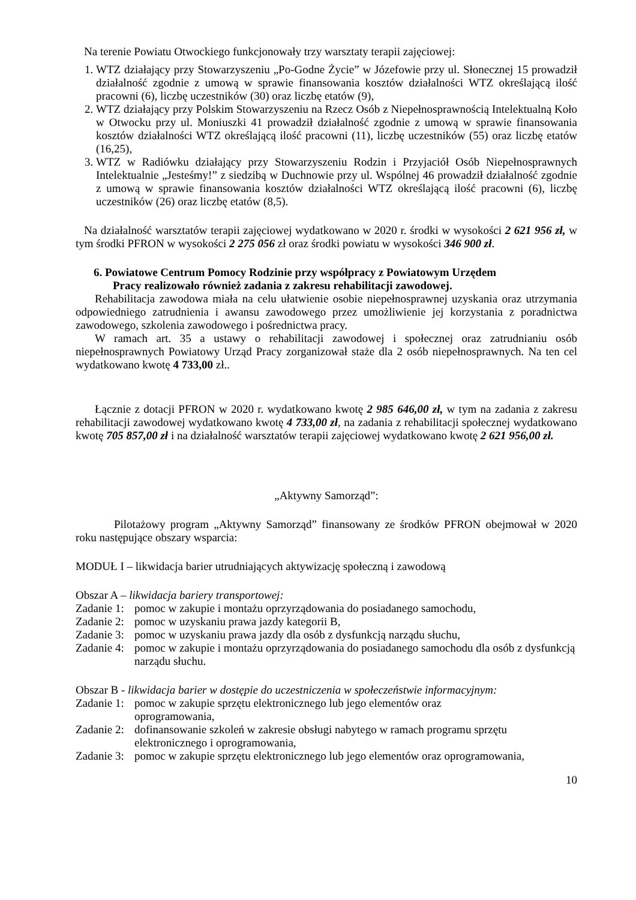Na terenie Powiatu Otwockiego funkcjonowały trzy warsztaty terapii zajęciowej:
1. WTZ działający przy Stowarzyszeniu „Po-Godne Życie” w Józefowie przy ul. Słonecznej 15 prowadził działalność zgodnie z umową w sprawie finansowania kosztów działalności WTZ określającą ilość pracowni (6), liczbę uczestników (30) oraz liczbę etatów (9),
2. WTZ działający przy Polskim Stowarzyszeniu na Rzecz Osób z Niepełnosprawnością Intelektualną Koło w Otwocku przy ul. Moniuszki 41 prowadził działalność zgodnie z umową w sprawie finansowania kosztów działalności WTZ określającą ilość pracowni (11), liczbę uczestników (55) oraz liczbę etatów (16,25),
3. WTZ w Radiówku działający przy Stowarzyszeniu Rodzin i Przyjaciół Osób Niepełnosprawnych Intelektualnie „Jesteśmy!” z siedzibą w Duchnowie przy ul. Wspólnej 46 prowadził działalność zgodnie z umową w sprawie finansowania kosztów działalności WTZ określającą ilość pracowni (6), liczbę uczestników (26) oraz liczbę etatów (8,5).
Na działalność warsztatów terapii zajęciowej wydatkowano w 2020 r. środki w wysokości 2 621 956 zł, w tym środki PFRON w wysokości 2 275 056 zł oraz środki powiatu w wysokości 346 900 zł.
6. Powiatowe Centrum Pomocy Rodzinie przy współpracy z Powiatowym Urzędem
Pracy realizowało również zadania z zakresu rehabilitacji zawodowej.
Rehabilitacja zawodowa miała na celu ułatwienie osobie niepełnosprawnej uzyskania oraz utrzymania odpowiedniego zatrudnienia i awansu zawodowego przez umożliwienie jej korzystania z poradnictwa zawodowego, szkolenia zawodowego i pośrednictwa pracy.
W ramach art. 35 a ustawy o rehabilitacji zawodowej i społecznej oraz zatrudnianiu osób niepełnosprawnych Powiatowy Urząd Pracy zorganizował staże dla 2 osób niepełnosprawnych. Na ten cel wydatkowano kwotę 4 733,00 zł..
Łącznie z dotacji PFRON w 2020 r. wydatkowano kwotę 2 985 646,00 zł, w tym na zadania z zakresu rehabilitacji zawodowej wydatkowano kwotę 4 733,00 zł, na zadania z rehabilitacji społecznej wydatkowano kwotę 705 857,00 zł i na działalność warsztatów terapii zajęciowej wydatkowano kwotę 2 621 956,00 zł.
„Aktywny Samorząd”:
Pilotażowy program „Aktywny Samorząd” finansowany ze środków PFRON obejmował w 2020 roku następujące obszary wsparcia:
MODUŁ I – likwidacja barier utrudniających aktywizację społeczną i zawodową
Obszar A – likwidacja bariery transportowej:
Zadanie 1: pomoc w zakupie i montażu oprzyrządowania do posiadanego samochodu,
Zadanie 2: pomoc w uzyskaniu prawa jazdy kategorii B,
Zadanie 3: pomoc w uzyskaniu prawa jazdy dla osób z dysfunkcją narządu słuchu,
Zadanie 4: pomoc w zakupie i montażu oprzyrządowania do posiadanego samochodu dla osób z dysfunkcją narządu słuchu.
Obszar B - likwidacja barier w dostępie do uczestniczenia w społeczeństwie informacyjnym:
Zadanie 1: pomoc w zakupie sprzętu elektronicznego lub jego elementów oraz
oprogramowania,
Zadanie 2: dofinansowanie szkoleń w zakresie obsługi nabytego w ramach programu sprzętu elektronicznego i oprogramowania,
Zadanie 3: pomoc w zakupie sprzętu elektronicznego lub jego elementów oraz oprogramowania,
10